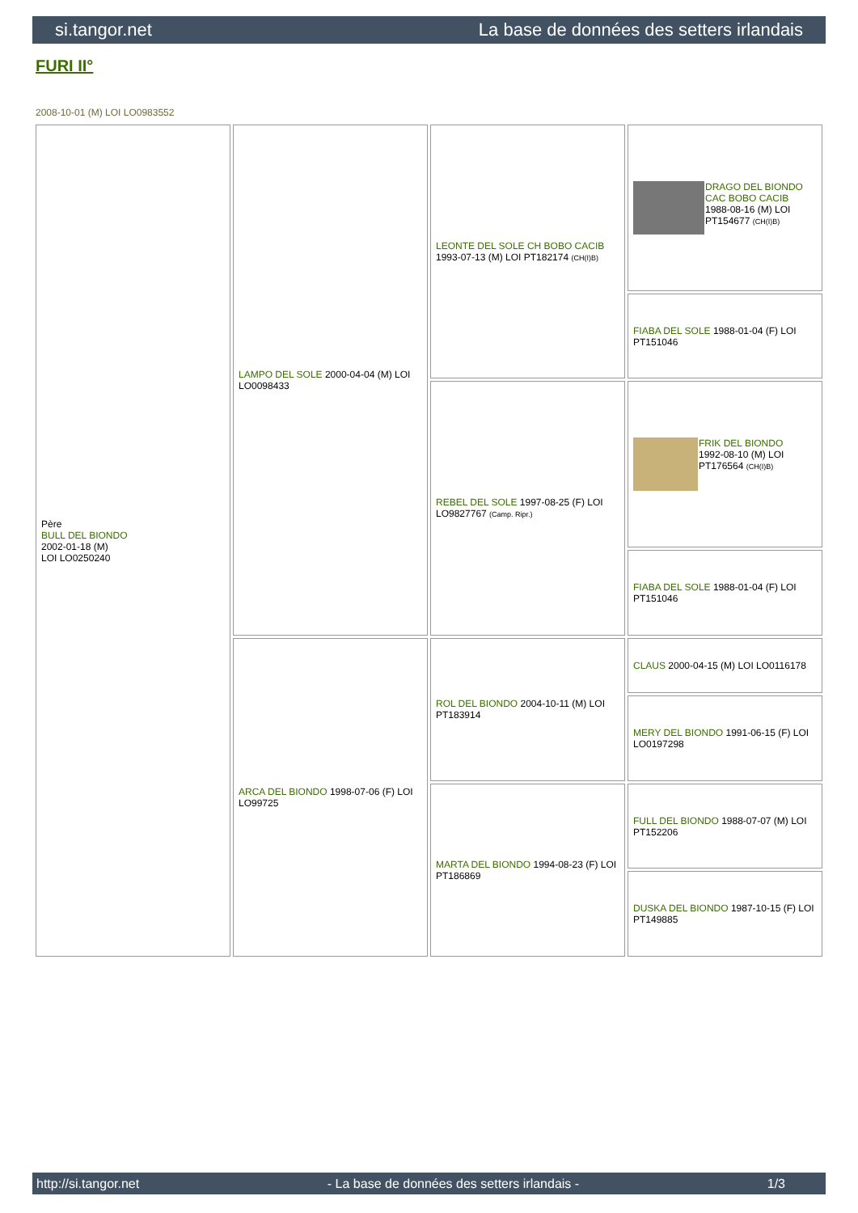si.tangor.net La base de données des setters irlandais
FURI II°
2008-10-01 (M) LOI LO0983552
| Père BULL DEL BIONDO 2002-01-18 (M) LOI LO0250240 | LAMPO DEL SOLE 2000-04-04 (M) LOI LO0098433 | LEONTE DEL SOLE CH BOBO CACIB 1993-07-13 (M) LOI PT182174 (CH(I)B) | DRAGO DEL BIONDO CAC BOBO CACIB 1988-08-16 (M) LOI PT154677 (CH(I)B) |
| | | | FIABA DEL SOLE 1988-01-04 (F) LOI PT151046 |
| | | REBEL DEL SOLE 1997-08-25 (F) LOI LO9827767 (Camp. Ripr.) | FRIK DEL BIONDO 1992-08-10 (M) LOI PT176564 (CH(I)B) |
| | | | FIABA DEL SOLE 1988-01-04 (F) LOI PT151046 |
| | ARCA DEL BIONDO 1998-07-06 (F) LOI LO99725 | ROL DEL BIONDO 2004-10-11 (M) LOI PT183914 | CLAUS 2000-04-15 (M) LOI LO0116178 |
| | | | MERY DEL BIONDO 1991-06-15 (F) LOI LO0197298 |
| | | MARTA DEL BIONDO 1994-08-23 (F) LOI PT186869 | FULL DEL BIONDO 1988-07-07 (M) LOI PT152206 |
| | | | DUSKA DEL BIONDO 1987-10-15 (F) LOI PT149885 |
http://si.tangor.net - La base de données des setters irlandais - 1/3